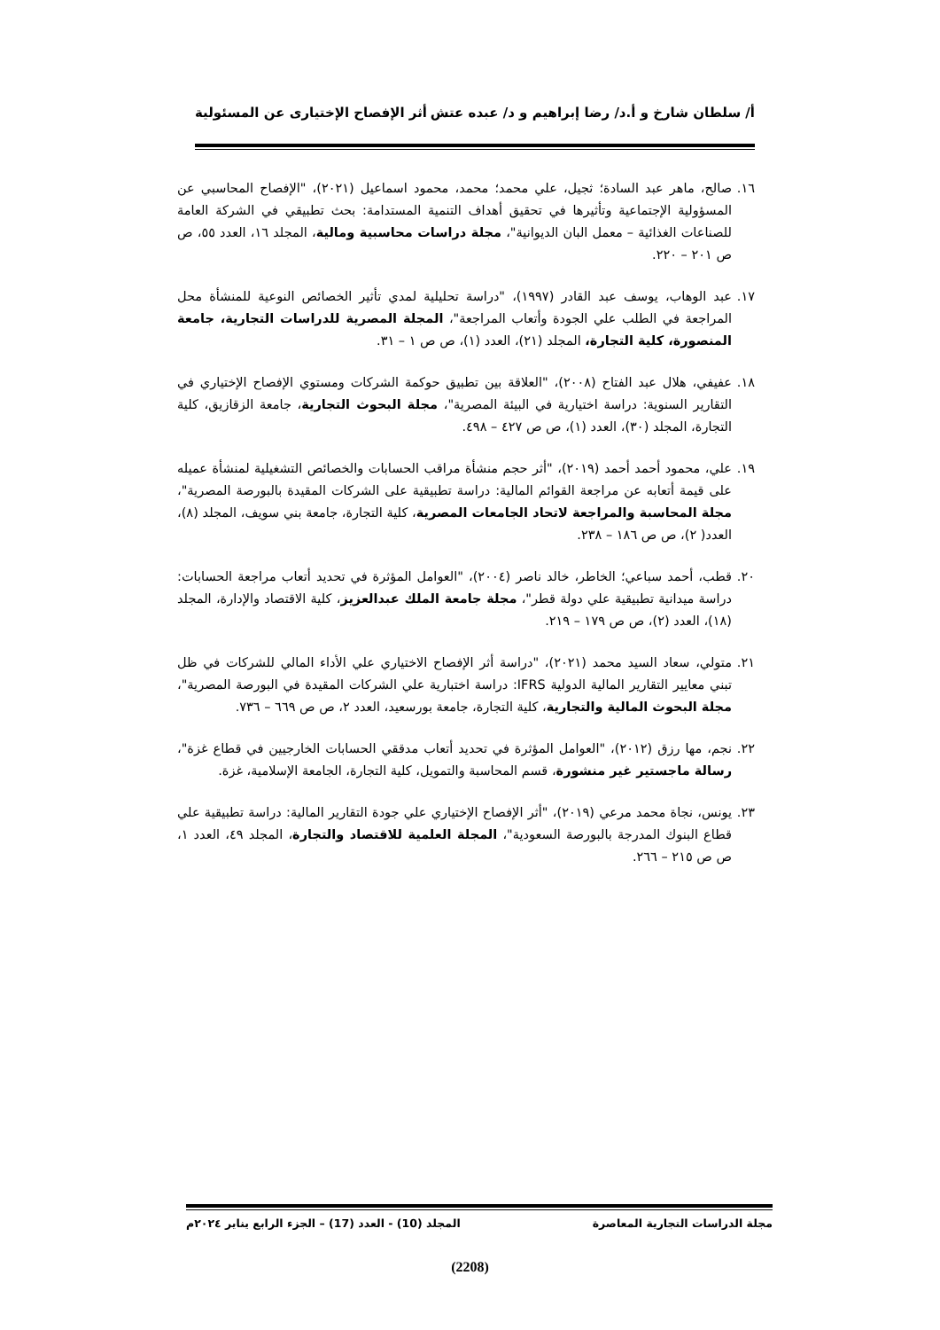أ/ سلطان شارخ و أ.د/ رضا إبراهيم و د/ عبده عتش أثر الإفصاح الإختيارى عن المسئولية
١٦.
صالح، ماهر عبد السادة؛ ثجيل، علي محمد؛ محمد، محمود اسماعيل (٢٠٢١)، "الإفصاح المحاسبي عن المسؤولية الإجتماعية وتأثيرها في تحقيق أهداف التنمية المستدامة: بحث تطبيقي في الشركة العامة للصناعات الغذائية – معمل البان الديوانية"، مجلة دراسات محاسبية ومالية، المجلد ١٦، العدد ٥٥، ص ص ٢٠١ – ٢٢٠.
١٧.
عبد الوهاب، يوسف عبد القادر (١٩٩٧)، "دراسة تحليلية لمدي تأثير الخصائص النوعية للمنشأة محل المراجعة في الطلب علي الجودة وأتعاب المراجعة"، المجلة المصرية للدراسات التجارية، جامعة المنصورة، كلية التجارة، المجلد (٢١)، العدد (١)، ص ص ١ – ٣١.
١٨.
عفيفي، هلال عبد الفتاح (٢٠٠٨)، "العلاقة بين تطبيق حوكمة الشركات ومستوي الإفصاح الإختياري في التقارير السنوية: دراسة اختيارية في البيئة المصرية"، مجلة البحوث التجارية، جامعة الزقازيق، كلية التجارة، المجلد (٣٠)، العدد (١)، ص ص ٤٢٧ – ٤٩٨.
١٩.
علي، محمود أحمد أحمد (٢٠١٩)، "أثر حجم منشأة مراقب الحسابات والخصائص التشغيلية لمنشأة عميله على قيمة أتعابه عن مراجعة القوائم المالية: دراسة تطبيقية على الشركات المقيدة بالبورصة المصرية"، مجلة المحاسبة والمراجعة لاتحاد الجامعات المصرية، كلية التجارة، جامعة بني سويف، المجلد (٨)، العدد( ٢)، ص ص ١٨٦ – ٢٣٨.
٢٠.
قطب، أحمد سباعي؛ الخاطر، خالد ناصر (٢٠٠٤)، "العوامل المؤثرة في تحديد أتعاب مراجعة الحسابات: دراسة ميدانية تطبيقية علي دولة قطر"، مجلة جامعة الملك عبدالعزيز، كلية الاقتصاد والإدارة، المجلد (١٨)، العدد (٢)، ص ص ١٧٩ – ٢١٩.
٢١.
متولي، سعاد السيد محمد (٢٠٢١)، "دراسة أثر الإفصاح الاختياري علي الأداء المالي للشركات في ظل تبني معايير التقارير المالية الدولية IFRS: دراسة اختبارية علي الشركات المقيدة في البورصة المصرية"، مجلة البحوث المالية والتجارية، كلية التجارة، جامعة بورسعيد، العدد ٢، ص ص ٦٦٩ – ٧٣٦.
٢٢.
نجم، مها رزق (٢٠١٢)، "العوامل المؤثرة في تحديد أتعاب مدققي الحسابات الخارجيين في قطاع غزة"، رسالة ماجستير غير منشورة، قسم المحاسبة والتمويل، كلية التجارة، الجامعة الإسلامية، غزة.
٢٣.
يونس، نجاة محمد مرعي (٢٠١٩)، "أثر الإفصاح الإختياري علي جودة التقارير المالية: دراسة تطبيقية علي قطاع البنوك المدرجة بالبورصة السعودية"، المجلة العلمية للاقتصاد والتجارة، المجلد ٤٩، العدد ١، ص ص ٢١٥ – ٢٦٦.
مجلة الدراسات التجارية المعاصرة المجلد (10) - العدد (17) – الجزء الرابع يناير ٢٠٢٤م
(2208)